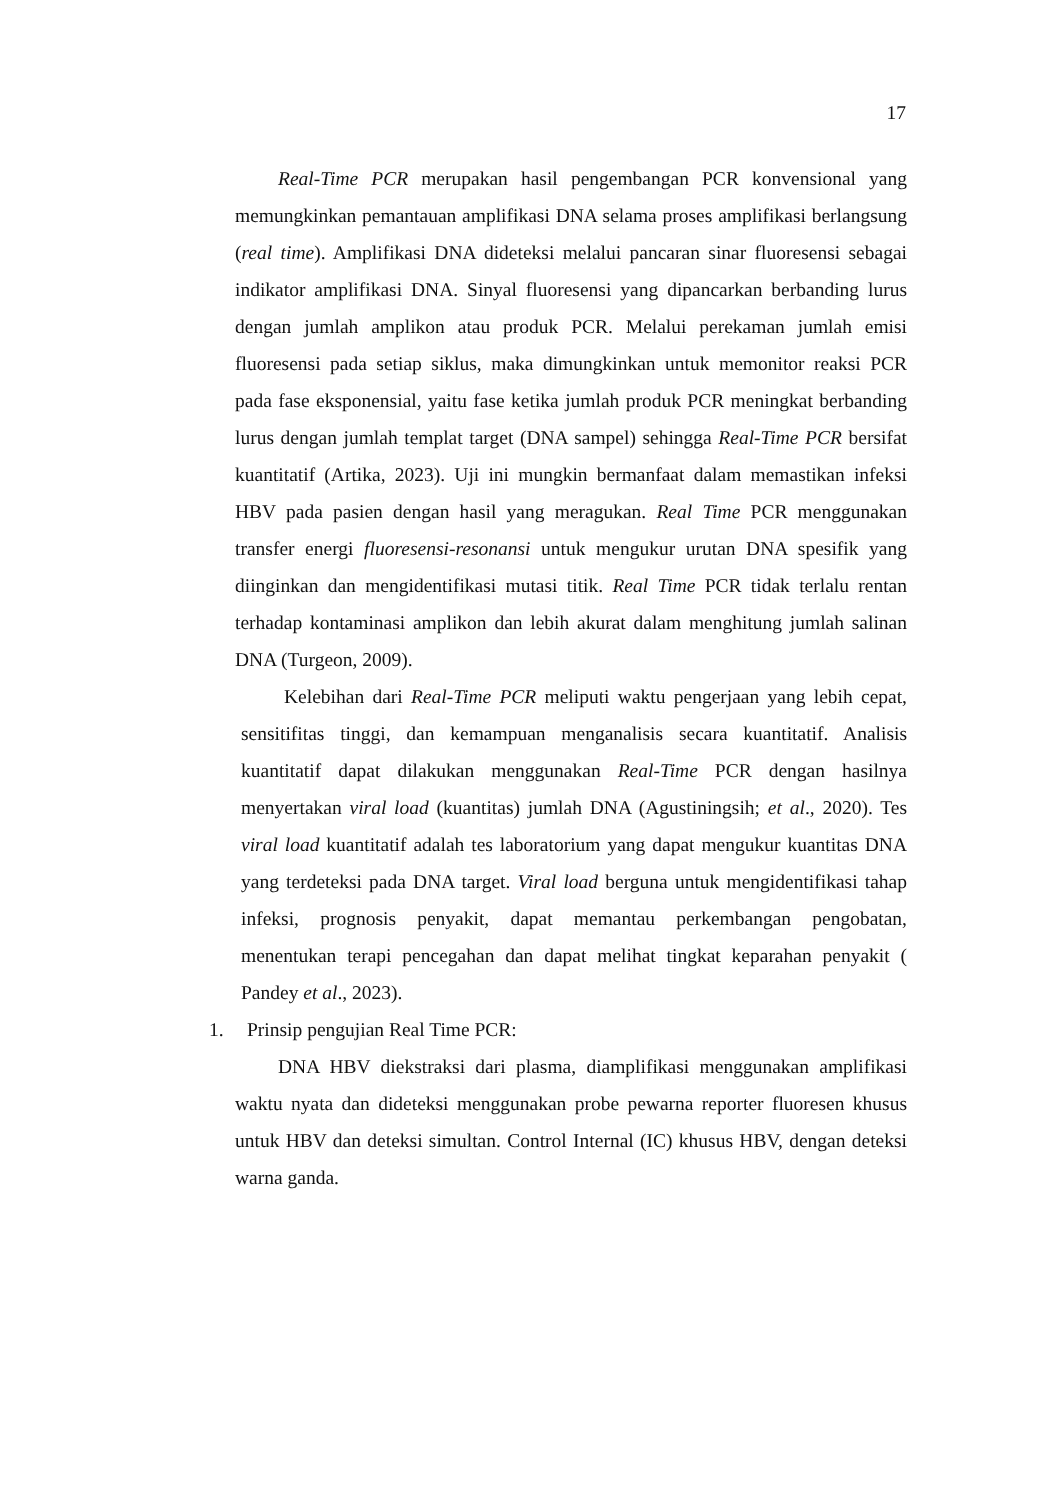17
Real-Time PCR merupakan hasil pengembangan PCR konvensional yang memungkinkan pemantauan amplifikasi DNA selama proses amplifikasi berlangsung (real time). Amplifikasi DNA dideteksi melalui pancaran sinar fluoresensi sebagai indikator amplifikasi DNA. Sinyal fluoresensi yang dipancarkan berbanding lurus dengan jumlah amplikon atau produk PCR. Melalui perekaman jumlah emisi fluoresensi pada setiap siklus, maka dimungkinkan untuk memonitor reaksi PCR pada fase eksponensial, yaitu fase ketika jumlah produk PCR meningkat berbanding lurus dengan jumlah templat target (DNA sampel) sehingga Real-Time PCR bersifat kuantitatif (Artika, 2023). Uji ini mungkin bermanfaat dalam memastikan infeksi HBV pada pasien dengan hasil yang meragukan. Real Time PCR menggunakan transfer energi fluoresensi-resonansi untuk mengukur urutan DNA spesifik yang diinginkan dan mengidentifikasi mutasi titik. Real Time PCR tidak terlalu rentan terhadap kontaminasi amplikon dan lebih akurat dalam menghitung jumlah salinan DNA (Turgeon, 2009).
Kelebihan dari Real-Time PCR meliputi waktu pengerjaan yang lebih cepat, sensitifitas tinggi, dan kemampuan menganalisis secara kuantitatif. Analisis kuantitatif dapat dilakukan menggunakan Real-Time PCR dengan hasilnya menyertakan viral load (kuantitas) jumlah DNA (Agustiningsih; et al., 2020). Tes viral load kuantitatif adalah tes laboratorium yang dapat mengukur kuantitas DNA yang terdeteksi pada DNA target. Viral load berguna untuk mengidentifikasi tahap infeksi, prognosis penyakit, dapat memantau perkembangan pengobatan, menentukan terapi pencegahan dan dapat melihat tingkat keparahan penyakit ( Pandey et al., 2023).
1. Prinsip pengujian Real Time PCR:
DNA HBV diekstraksi dari plasma, diamplifikasi menggunakan amplifikasi waktu nyata dan dideteksi menggunakan probe pewarna reporter fluoresen khusus untuk HBV dan deteksi simultan. Control Internal (IC) khusus HBV, dengan deteksi warna ganda.